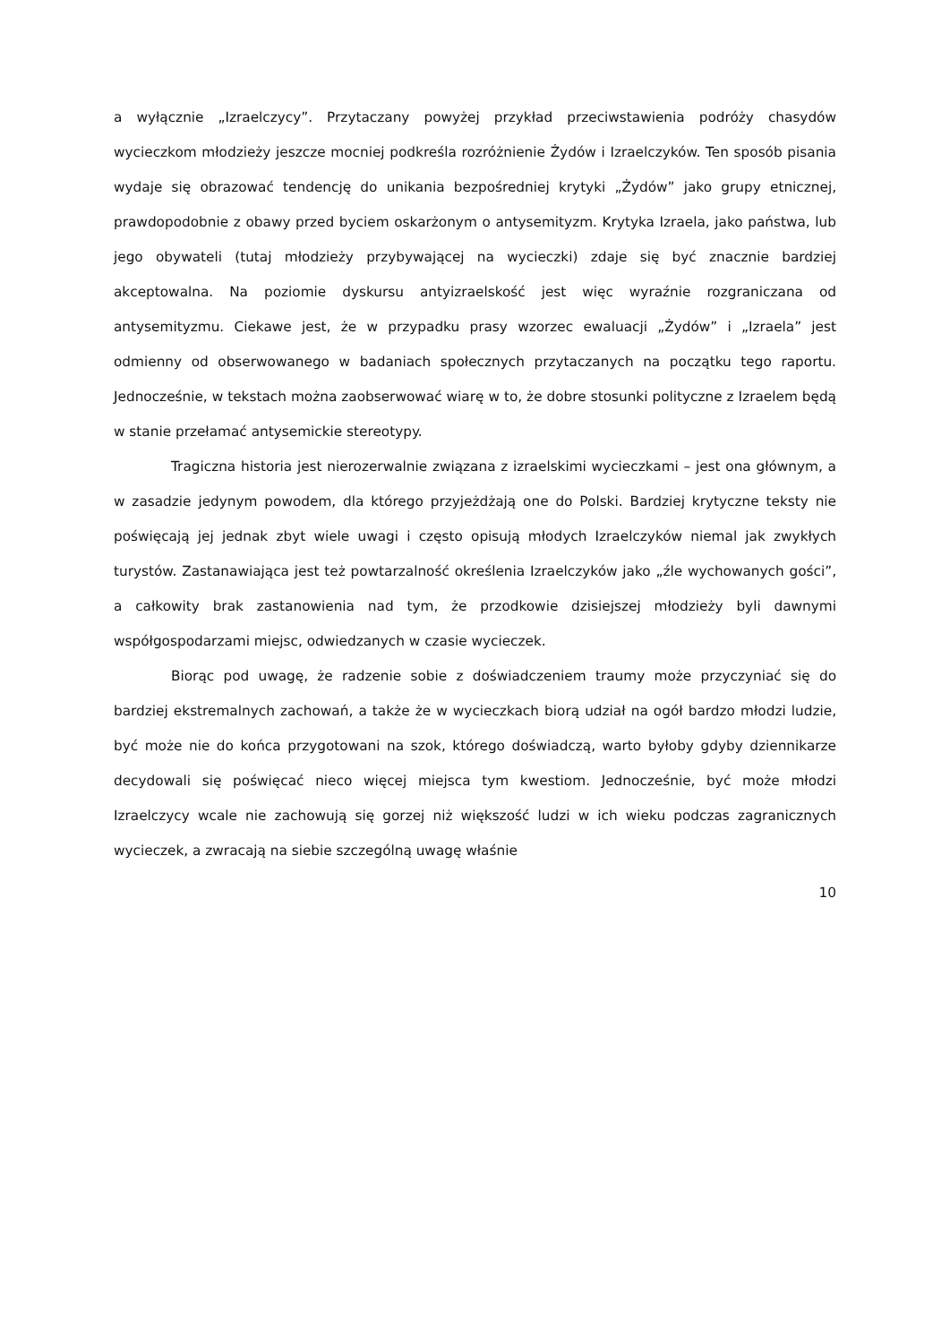a wyłącznie „Izraelczycy”. Przytaczany powyżej przykład przeciwstawienia podróży chasydów wycieczkom młodzieży jeszcze mocniej podkreśla rozróżnienie Żydów i Izraelczyków. Ten sposób pisania wydaje się obrazować tendencję do unikania bezpośredniej krytyki „Żydów” jako grupy etnicznej, prawdopodobnie z obawy przed byciem oskarżonym o antysemityzm. Krytyka Izraela, jako państwa, lub jego obywateli (tutaj młodzieży przybywającej na wycieczki) zdaje się być znacznie bardziej akceptowalna. Na poziomie dyskursu antyizraelskość jest więc wyraźnie rozgraniczana od antysemityzmu. Ciekawe jest, że w przypadku prasy wzorzec ewaluacji „Żydów” i „Izraela” jest odmienny od obserwowanego w badaniach społecznych przytaczanych na początku tego raportu. Jednocześnie, w tekstach można zaobserwować wiarę w to, że dobre stosunki polityczne z Izraelem będą w stanie przełamać antysemickie stereotypy.
Tragiczna historia jest nierozerwalnie związana z izraelskimi wycieczkami – jest ona głównym, a w zasadzie jedynym powodem, dla którego przyjeżdżają one do Polski. Bardziej krytyczne teksty nie poświęcają jej jednak zbyt wiele uwagi i często opisują młodych Izraelczyków niemal jak zwykłych turystów. Zastanawiająca jest też powtarzalność określenia Izraelczyków jako „źle wychowanych gości”, a całkowity brak zastanowienia nad tym, że przodkowie dzisiejszej młodzieży byli dawnymi współgospodarzami miejsc, odwiedzanych w czasie wycieczek.
Biorąc pod uwagę, że radzenie sobie z doświadczeniem traumy może przyczyniać się do bardziej ekstremalnych zachowań, a także że w wycieczkach biorą udział na ogół bardzo młodzi ludzie, być może nie do końca przygotowani na szok, którego doświadczą, warto byłoby gdyby dziennikarze decydowali się poświęcać nieco więcej miejsca tym kwestiom. Jednocześnie, być może młodzi Izraelczycy wcale nie zachowują się gorzej niż większość ludzi w ich wieku podczas zagranicznych wycieczek, a zwracają na siebie szczególną uwagę właśnie
10